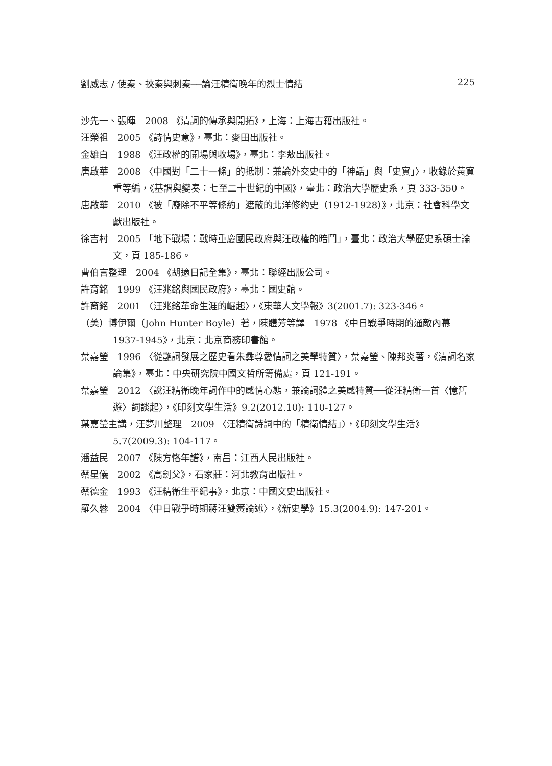劉威志 / 使秦、挾秦與刺秦──論汪精衛晚年的烈士情結 225
沙先一、張暉　2008 《清詞的傳承與開拓》，上海：上海古籍出版社。
汪榮祖　2005 《詩情史意》，臺北：麥田出版社。
金雄白　1988 《汪政權的開場與收場》，臺北：李敖出版社。
唐啟華　2008 〈中國對「二十一條」的抵制：兼論外交史中的「神話」與「史實」〉，收錄於黃寬重等編，《基調與變奏：七至二十世紀的中國》，臺北：政治大學歷史系，頁 333-350。
唐啟華　2010 《被「廢除不平等條約」遮蔽的北洋修約史（1912-1928）》，北京：社會科學文獻出版社。
徐吉村　2005 「地下戰場：戰時重慶國民政府與汪政權的暗鬥」，臺北：政治大學歷史系碩士論文，頁 185-186。
曹伯言整理　2004 《胡適日記全集》，臺北：聯經出版公司。
許育銘　1999 《汪兆銘與國民政府》，臺北：國史館。
許育銘　2001 〈汪兆銘革命生涯的崛起〉，《東華人文學報》3(2001.7): 323-346。
（美）博伊爾（John Hunter Boyle）著，陳體芳等譯　1978 《中日戰爭時期的通敵內幕 1937-1945》，北京：北京商務印書館。
葉嘉瑩　1996 〈從艷詞發展之歷史看朱彝尊愛情詞之美學特質〉，葉嘉瑩、陳邦炎著，《清詞名家論集》，臺北：中央研究院中國文哲所籌備處，頁 121-191。
葉嘉瑩　2012 〈說汪精衛晚年詞作中的感情心態，兼論詞體之美感特質──從汪精衛一首〈憶舊遊〉詞談起〉，《印刻文學生活》9.2(2012.10): 110-127。
葉嘉瑩主講，汪夢川整理　2009 〈汪精衛詩詞中的「精衛情結」〉，《印刻文學生活》5.7(2009.3): 104-117。
潘益民　2007 《陳方恪年譜》，南昌：江西人民出版社。
蔡星儀　2002 《高劍父》，石家莊：河北教育出版社。
蔡德金　1993 《汪精衛生平紀事》，北京：中國文史出版社。
羅久蓉　2004 〈中日戰爭時期蔣汪雙簧論述〉，《新史學》15.3(2004.9): 147-201。